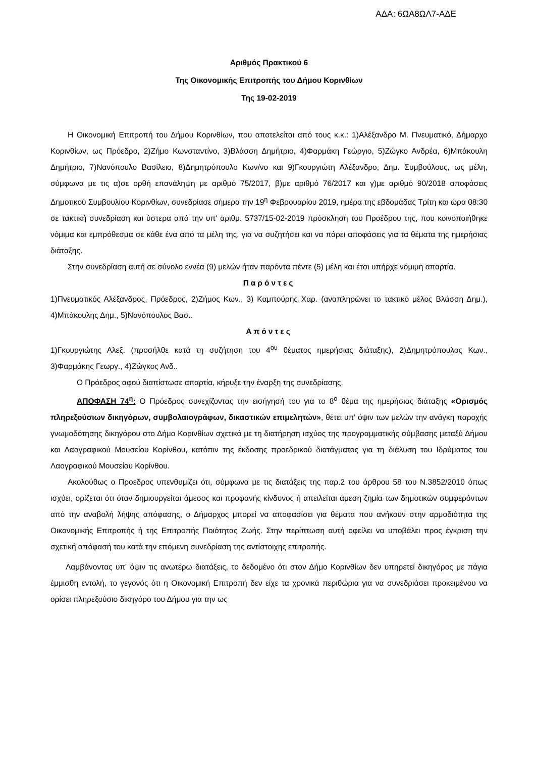ΑΔΑ: 6ΩΑ8ΩΛ7-ΑΔΕ
Αριθμός Πρακτικού 6
Της Οικονομικής Επιτροπής του Δήμου Κορινθίων
Της 19-02-2019
Η Οικονομική Επιτροπή του Δήμου Κορινθίων, που αποτελείται από τους κ.κ.: 1)Αλέξανδρο Μ. Πνευματικό, Δήμαρχο Κορινθίων, ως Πρόεδρο, 2)Ζήμο Κωνσταντίνο, 3)Βλάσση Δημήτριο, 4)Φαρμάκη Γεώργιο, 5)Ζώγκο Ανδρέα, 6)Μπάκουλη Δημήτριο, 7)Νανόπουλο Βασίλειο, 8)Δημητρόπουλο Κων/νο και 9)Γκουργιώτη Αλέξανδρο, Δημ. Συμβούλους, ως μέλη, σύμφωνα με τις α)σε ορθή επανάληψη με αριθμό 75/2017, β)με αριθμό 76/2017 και γ)με αριθμό 90/2018 αποφάσεις Δημοτικού Συμβουλίου Κορινθίων, συνεδρίασε σήμερα την 19<sup>η</sup> Φεβρουαρίου 2019, ημέρα της εβδομάδας Τρίτη και ώρα 08:30 σε τακτική συνεδρίαση και ύστερα από την υπ' αριθμ. 5737/15-02-2019 πρόσκληση του Προέδρου της, που κοινοποιήθηκε νόμιμα και εμπρόθεσμα σε κάθε ένα από τα μέλη της, για να συζητήσει και να πάρει αποφάσεις για τα θέματα της ημερήσιας διάταξης.
Στην συνεδρίαση αυτή σε σύνολο εννέα (9) μελών ήταν παρόντα πέντε (5) μέλη και έτσι υπήρχε νόμιμη απαρτία.
Παρόντες
1)Πνευματικός Αλέξανδρος, Πρόεδρος, 2)Ζήμος Κων., 3) Καμπούρης Χαρ. (αναπληρώνει το τακτικό μέλος Βλάσση Δημ.), 4)Μπάκουλης Δημ., 5)Νανόπουλος Βασ..
Απόντες
1)Γκουργιώτης Αλεξ. (προσήλθε κατά τη συζήτηση του 4<sup>ου</sup> θέματος ημερήσιας διάταξης), 2)Δημητρόπουλος Κων., 3)Φαρμάκης Γεωργ., 4)Ζώγκος Ανδ..
Ο Πρόεδρος αφού διαπίστωσε απαρτία, κήρυξε την έναρξη της συνεδρίασης.
ΑΠΟΦΑΣΗ 74<sup>η</sup>: Ο Πρόεδρος συνεχίζοντας την εισήγησή του για το 8<sup>ο</sup> θέμα της ημερήσιας διάταξης «Ορισμός πληρεξούσιων δικηγόρων, συμβολαιογράφων, δικαστικών επιμελητών», θέτει υπ' όψιν των μελών την ανάγκη παροχής γνωμοδότησης δικηγόρου στο Δήμο Κορινθίων σχετικά με τη διατήρηση ισχύος της προγραμματικής σύμβασης μεταξύ Δήμου και Λαογραφικού Μουσείου Κορίνθου, κατόπιν της έκδοσης προεδρικού διατάγματος για τη διάλυση του Ιδρύματος του Λαογραφικού Μουσείου Κορίνθου.
Ακολούθως ο Προεδρος υπενθυμίζει ότι, σύμφωνα με τις διατάξεις της παρ.2 του άρθρου 58 του Ν.3852/2010 όπως ισχύει, ορίζεται ότι όταν δημιουργείται άμεσος και προφανής κίνδυνος ή απειλείται άμεση ζημία των δημοτικών συμφερόντων από την αναβολή λήψης απόφασης, ο Δήμαρχος μπορεί να αποφασίσει για θέματα που ανήκουν στην αρμοδιότητα της Οικονομικής Επιτροπής ή της Επιτροπής Ποιότητας Ζωής. Στην περίπτωση αυτή οφείλει να υποβάλει προς έγκριση την σχετική απόφασή του κατά την επόμενη συνεδρίαση της αντίστοιχης επιτροπής.
Λαμβάνοντας υπ' όψιν τις ανωτέρω διατάξεις, το δεδομένο ότι στον Δήμο Κορινθίων δεν υπηρετεί δικηγόρος με πάγια έμμισθη εντολή, το γεγονός ότι η Οικονομική Επιτροπή δεν είχε τα χρονικά περιθώρια για να συνεδριάσει προκειμένου να ορίσει πληρεξούσιο δικηγόρο του Δήμου για την ως